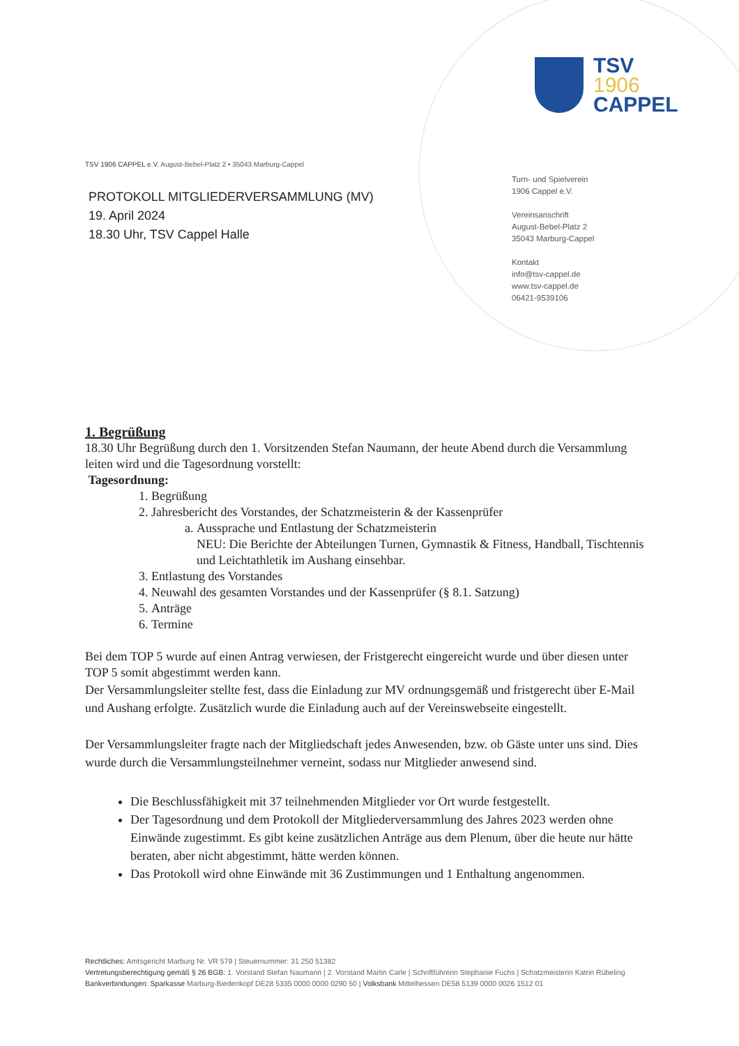TSV 1906 CAPPEL e.V. August-Bebel-Platz 2 • 35043 Marburg-Cappel
PROTOKOLL MITGLIEDERVERSAMMLUNG (MV)
19. April 2024
18.30 Uhr, TSV Cappel Halle
TSV
1906
CAPPEL
Turn- und Spielverein
1906 Cappel e.V.
Vereinsanschrift
August-Bebel-Platz 2
35043 Marburg-Cappel
Kontakt
info@tsv-cappel.de
www.tsv-cappel.de
06421-9539106
1. Begrüßung
18.30 Uhr Begrüßung durch den 1. Vorsitzenden Stefan Naumann, der heute Abend durch die Versammlung leiten wird und die Tagesordnung vorstellt:
Tagesordnung:
1. Begrüßung
2. Jahresbericht des Vorstandes, der Schatzmeisterin & der Kassenprüfer
a. Aussprache und Entlastung der Schatzmeisterin
NEU: Die Berichte der Abteilungen Turnen, Gymnastik & Fitness, Handball, Tischtennis und Leichtathletik im Aushang einsehbar.
3. Entlastung des Vorstandes
4. Neuwahl des gesamten Vorstandes und der Kassenprüfer (§ 8.1. Satzung)
5. Anträge
6. Termine
Bei dem TOP 5 wurde auf einen Antrag verwiesen, der Fristgerecht eingereicht wurde und über diesen unter TOP 5 somit abgestimmt werden kann.
Der Versammlungsleiter stellte fest, dass die Einladung zur MV ordnungsgemäß und fristgerecht über E-Mail und Aushang erfolgte. Zusätzlich wurde die Einladung auch auf der Vereinswebseite eingestellt.
Der Versammlungsleiter fragte nach der Mitgliedschaft jedes Anwesenden, bzw. ob Gäste unter uns sind. Dies wurde durch die Versammlungsteilnehmer verneint, sodass nur Mitglieder anwesend sind.
Die Beschlussfähigkeit mit 37 teilnehmenden Mitglieder vor Ort wurde festgestellt.
Der Tagesordnung und dem Protokoll der Mitgliederversammlung des Jahres 2023 werden ohne Einwände zugestimmt. Es gibt keine zusätzlichen Anträge aus dem Plenum, über die heute nur hätte beraten, aber nicht abgestimmt, hätte werden können.
Das Protokoll wird ohne Einwände mit 36 Zustimmungen und 1 Enthaltung angenommen.
Rechtliches: Amtsgericht Marburg Nr. VR 579 | Steuernummer: 31 250 51382
Vertretungsberechtigung gemäß § 26 BGB: 1. Vorstand Stefan Naumann | 2. Vorstand Martin Carle | Schriftführerin Stephanie Fuchs | Schatzmeisterin Katrin Rübeling
Bankverbindungen: Sparkasse Marburg-Biedenkopf DE28 5335 0000 0000 0290 50 | Volksbank Mittelhessen DE58 5139 0000 0026 1512 01